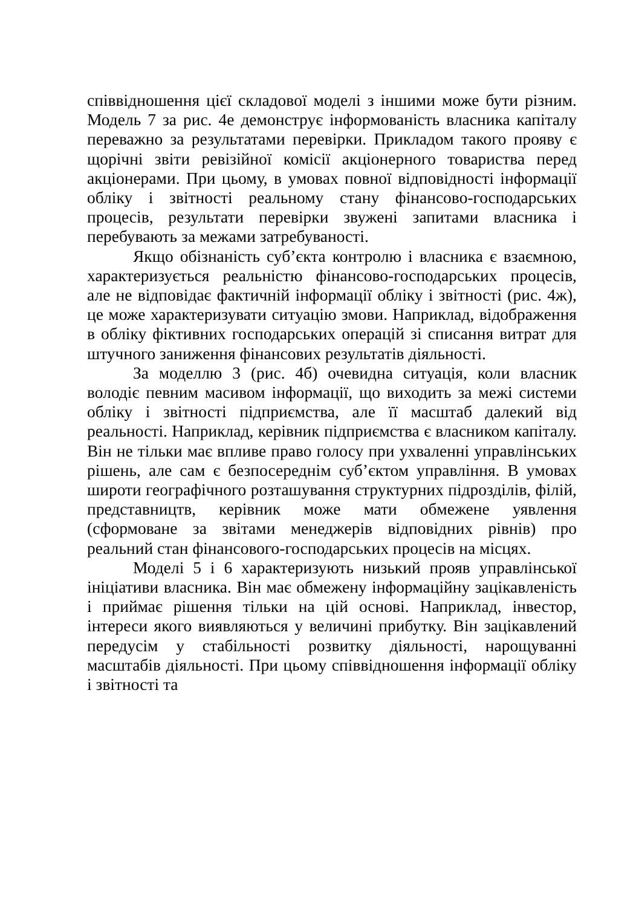співвідношення цієї складової моделі з іншими може бути різним. Модель 7 за рис. 4е демонструє інформованість власника капіталу переважно за результатами перевірки. Прикладом такого прояву є щорічні звіти ревізійної комісії акціонерного товариства перед акціонерами. При цьому, в умовах повної відповідності інформації обліку і звітності реальному стану фінансово-господарських процесів, результати перевірки звужені запитами власника і перебувають за межами затребуваності.
Якщо обізнаність суб’єкта контролю і власника є взаємною, характеризується реальністю фінансово-господарських процесів, але не відповідає фактичній інформації обліку і звітності (рис. 4ж), це може характеризувати ситуацію змови. Наприклад, відображення в обліку фіктивних господарських операцій зі списання витрат для штучного заниження фінансових результатів діяльності.
За моделлю 3 (рис. 4б) очевидна ситуація, коли власник володіє певним масивом інформації, що виходить за межі системи обліку і звітності підприємства, але її масштаб далекий від реальності. Наприклад, керівник підприємства є власником капіталу. Він не тільки має впливе право голосу при ухваленні управлінських рішень, але сам є безпосереднім суб’єктом управління. В умовах широти географічного розташування структурних підрозділів, філій, представництв, керівник може мати обмежене уявлення (сформоване за звітами менеджерів відповідних рівнів) про реальний стан фінансового-господарських процесів на місцях.
Моделі 5 і 6 характеризують низький прояв управлінської ініціативи власника. Він має обмежену інформаційну зацікавленість і приймає рішення тільки на цій основі. Наприклад, інвестор, інтереси якого виявляються у величині прибутку. Він зацікавлений передусім у стабільності розвитку діяльності, нарощуванні масштабів діяльності. При цьому співвідношення інформації обліку і звітності та